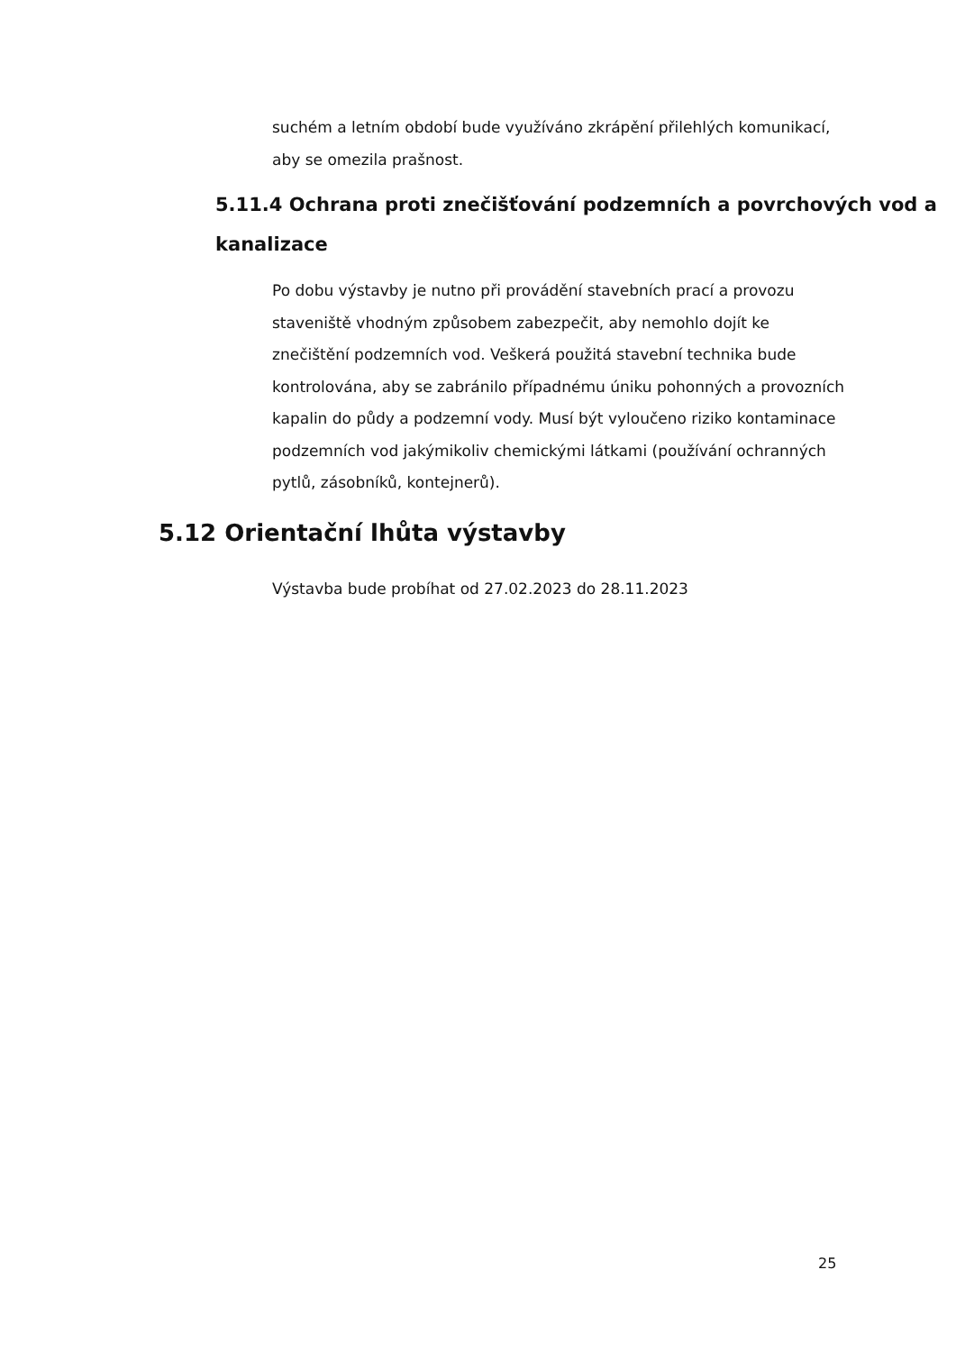suchém a letním období bude využíváno zkrápění přilehlých komunikací, aby se omezila prašnost.
5.11.4 Ochrana proti znečišťování podzemních a povrchových vod a kanalizace
Po dobu výstavby je nutno při provádění stavebních prací a provozu staveniště vhodným způsobem zabezpečit, aby nemohlo dojít ke znečištění podzemních vod. Veškerá použitá stavební technika bude kontrolována, aby se zabránilo případnému úniku pohonných a provozních kapalin do půdy a podzemní vody. Musí být vyloučeno riziko kontaminace podzemních vod jakýmikoliv chemickými látkami (používání ochranných pytlů, zásobníků, kontejnerů).
5.12 Orientační lhůta výstavby
Výstavba bude probíhat od 27.02.2023 do 28.11.2023
25